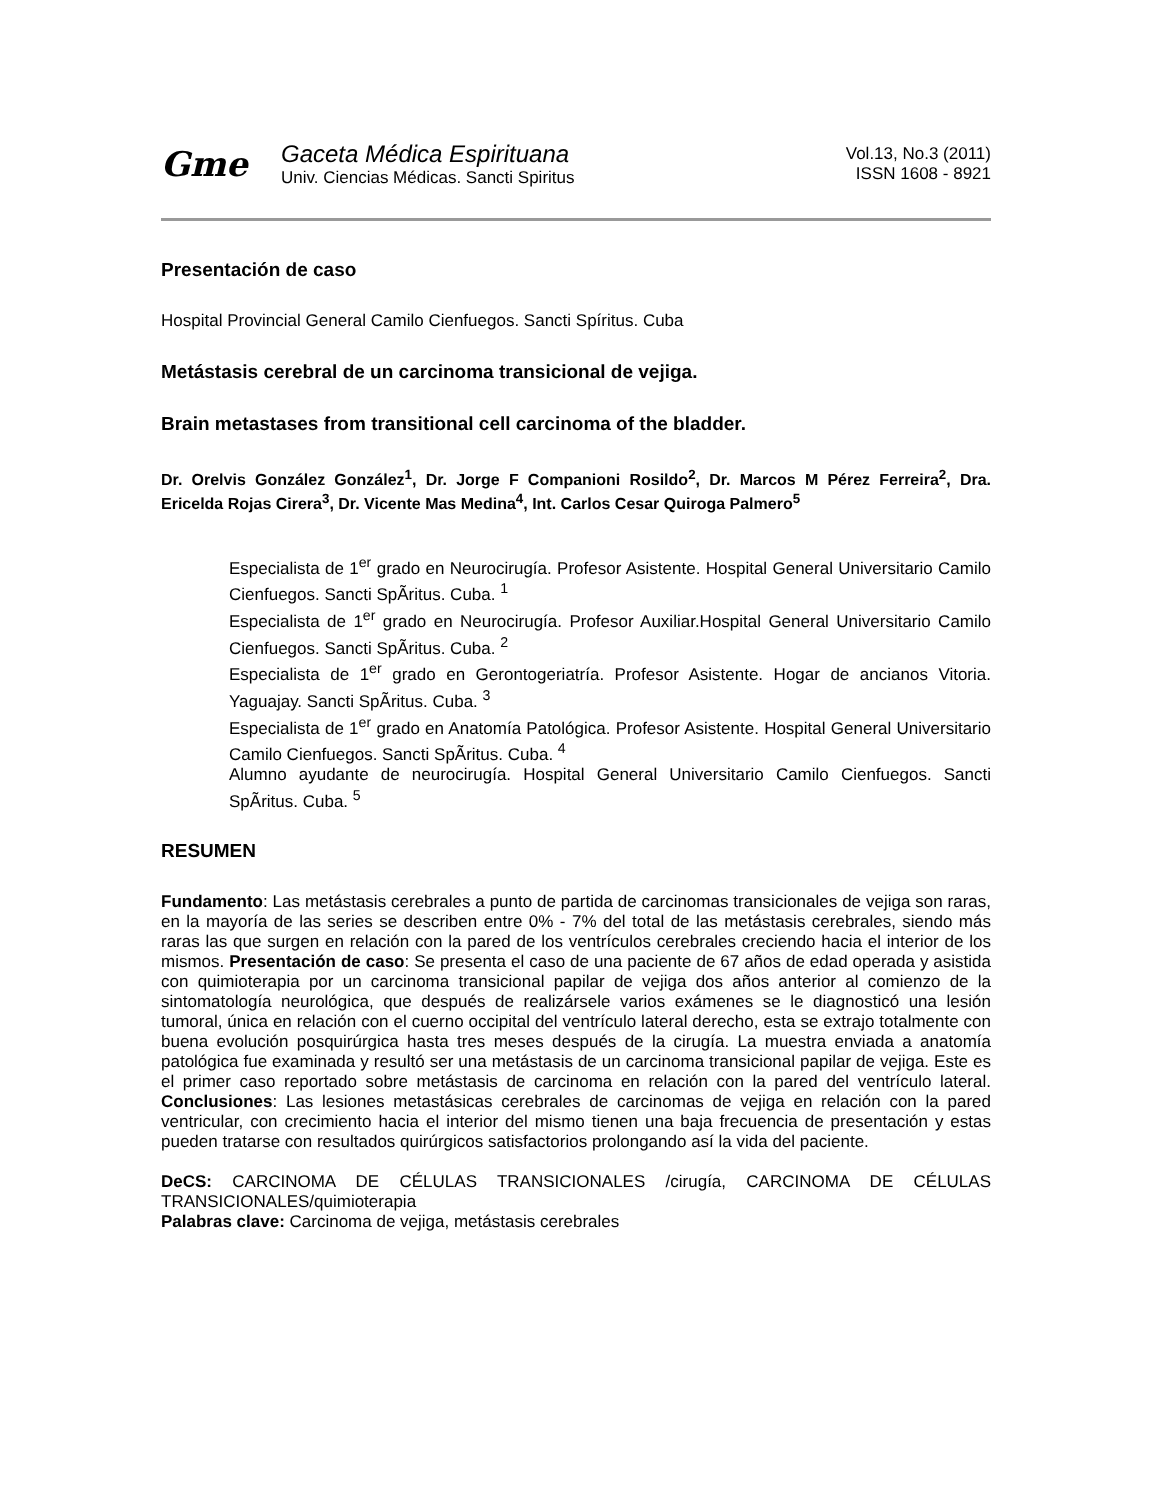Gme
Gaceta Médica Espirituana
Univ. Ciencias Médicas. Sancti Spiritus
Vol.13, No.3 (2011)
ISSN 1608 - 8921
Presentación de caso
Hospital Provincial General Camilo Cienfuegos. Sancti Spíritus. Cuba
Metástasis cerebral de un carcinoma transicional de vejiga.
Brain metastases from transitional cell carcinoma of the bladder.
Dr. Orelvis González González<sup>1</sup>, Dr. Jorge F Companioni Rosildo<sup>2</sup>, Dr. Marcos M Pérez Ferreira<sup>2</sup>, Dra. Ericelda Rojas Cirera<sup>3</sup>, Dr. Vicente Mas Medina<sup>4</sup>, Int. Carlos Cesar Quiroga Palmero<sup>5</sup>
Especialista de 1<sup>er</sup> grado en Neurocirugía. Profesor Asistente. Hospital General Universitario Camilo Cienfuegos. Sancti SpÃritus. Cuba. <sup>1</sup>
Especialista de 1<sup>er</sup> grado en Neurocirugía. Profesor Auxiliar.Hospital General Universitario Camilo Cienfuegos. Sancti SpÃritus. Cuba. <sup>2</sup>
Especialista de 1<sup>er</sup> grado en Gerontogeriatría. Profesor Asistente. Hogar de ancianos Vitoria. Yaguajay. Sancti SpÃritus. Cuba. <sup>3</sup>
Especialista de 1<sup>er</sup> grado en Anatomía Patológica. Profesor Asistente. Hospital General Universitario Camilo Cienfuegos. Sancti SpÃritus. Cuba. <sup>4</sup>
Alumno ayudante de neurocirugía. Hospital General Universitario Camilo Cienfuegos. Sancti SpÃritus. Cuba. <sup>5</sup>
RESUMEN
Fundamento: Las metástasis cerebrales a punto de partida de carcinomas transicionales de vejiga son raras, en la mayoría de las series se describen entre 0% - 7% del total de las metástasis cerebrales, siendo más raras las que surgen en relación con la pared de los ventrículos cerebrales creciendo hacia el interior de los mismos. Presentación de caso: Se presenta el caso de una paciente de 67 años de edad operada y asistida con quimioterapia por un carcinoma transicional papilar de vejiga dos años anterior al comienzo de la sintomatología neurológica, que después de realizársele varios exámenes se le diagnosticó una lesión tumoral, única en relación con el cuerno occipital del ventrículo lateral derecho, esta se extrajo totalmente con buena evolución posquirúrgica hasta tres meses después de la cirugía. La muestra enviada a anatomía patológica fue examinada y resultó ser una metástasis de un carcinoma transicional papilar de vejiga. Este es el primer caso reportado sobre metástasis de carcinoma en relación con la pared del ventrículo lateral. Conclusiones: Las lesiones metastásicas cerebrales de carcinomas de vejiga en relación con la pared ventricular, con crecimiento hacia el interior del mismo tienen una baja frecuencia de presentación y estas pueden tratarse con resultados quirúrgicos satisfactorios prolongando así la vida del paciente.
DeCS: CARCINOMA DE CÉLULAS TRANSICIONALES /cirugía, CARCINOMA DE CÉLULAS TRANSICIONALES/quimioterapia
Palabras clave: Carcinoma de vejiga, metástasis cerebrales